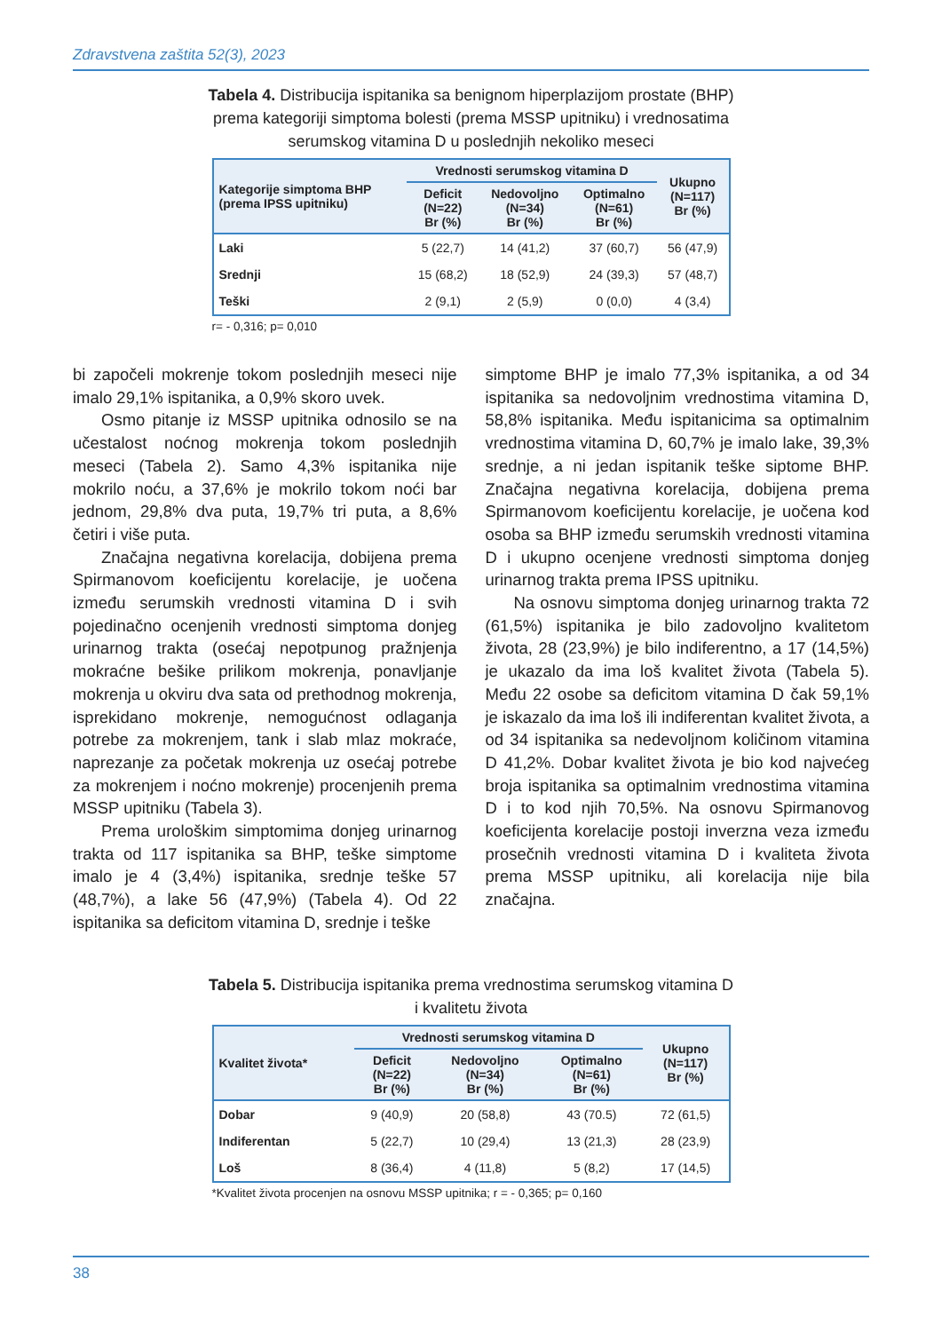Zdravstvena zaštita 52(3), 2023
Tabela 4. Distribucija ispitanika sa benignom hiperplazijom prostate (BHP) prema kategoriji simptoma bolesti (prema MSSP upitniku) i vrednosatima serumskog vitamina D u poslednjih nekoliko meseci
| Kategorije simptoma BHP (prema IPSS upitniku) | Vrednosti serumskog vitamina D | | | Ukupno (N=117) Br (%) |
| --- | --- | --- | --- | --- |
| | Deficit (N=22) Br (%) | Nedovoljno (N=34) Br (%) | Optimalno (N=61) Br (%) | |
| Laki | 5 (22,7) | 14 (41,2) | 37 (60,7) | 56 (47,9) |
| Srednji | 15 (68,2) | 18 (52,9) | 24 (39,3) | 57 (48,7) |
| Teški | 2 (9,1) | 2 (5,9) | 0 (0,0) | 4 (3,4) |
r= - 0,316; p= 0,010
bi započeli mokrenje tokom poslednjih meseci nije imalo 29,1% ispitanika, a 0,9% skoro uvek.
Osmo pitanje iz MSSP upitnika odnosilo se na učestalost noćnog mokrenja tokom poslednjih meseci (Tabela 2). Samo 4,3% ispitanika nije mokrilo noću, a 37,6% je mokrilo tokom noći bar jednom, 29,8% dva puta, 19,7% tri puta, a 8,6% četiri i više puta.
Značajna negativna korelacija, dobijena prema Spirmanovom koeficijentu korelacije, je uočena između serumskih vrednosti vitamina D i svih pojedinačno ocenjenih vrednosti simptoma donjeg urinarnog trakta (osećaj nepotpunog pražnjenja mokraćne bešike prilikom mokrenja, ponavljanje mokrenja u okviru dva sata od prethodnog mokrenja, isprekidano mokrenje, nemogućnost odlaganja potrebe za mokrenjem, tank i slab mlaz mokraće, naprezanje za početak mokrenja uz osećaj potrebe za mokrenjem i noćno mokrenje) procenjenih prema MSSP upitniku (Tabela 3).
Prema urološkim simptomima donjeg urinarnog trakta od 117 ispitanika sa BHP, teške simptome imalo je 4 (3,4%) ispitanika, srednje teške 57 (48,7%), a lake 56 (47,9%) (Tabela 4). Od 22 ispitanika sa deficitom vitamina D, srednje i teške
simptome BHP je imalo 77,3% ispitanika, a od 34 ispitanika sa nedovoljnim vrednostima vitamina D, 58,8% ispitanika. Među ispitanicima sa optimalnim vrednostima vitamina D, 60,7% je imalo lake, 39,3% srednje, a ni jedan ispitanik teške siptome BHP. Značajna negativna korelacija, dobijena prema Spirmanovom koeficijentu korelacije, je uočena kod osoba sa BHP između serumskih vrednosti vitamina D i ukupno ocenjene vrednosti simptoma donjeg urinarnog trakta prema IPSS upitniku.
Na osnovu simptoma donjeg urinarnog trakta 72 (61,5%) ispitanika je bilo zadovoljno kvalitetom života, 28 (23,9%) je bilo indiferentno, a 17 (14,5%) je ukazalo da ima loš kvalitet života (Tabela 5). Među 22 osobe sa deficitom vitamina D čak 59,1% je iskazalo da ima loš ili indiferentan kvalitet života, a od 34 ispitanika sa nedevoljnom količinom vitamina D 41,2%. Dobar kvalitet života je bio kod najvećeg broja ispitanika sa optimalnim vrednostima vitamina D i to kod njih 70,5%. Na osnovu Spirmanovog koeficijenta korelacije postoji inverzna veza između prosečnih vrednosti vitamina D i kvaliteta života prema MSSP upitniku, ali korelacija nije bila značajna.
Tabela 5. Distribucija ispitanika prema vrednostima serumskog vitamina D i kvalitetu života
| Kvalitet života* | Vrednosti serumskog vitamina D | | | Ukupno (N=117) Br (%) |
| --- | --- | --- | --- | --- |
| | Deficit (N=22) Br (%) | Nedovoljno (N=34) Br (%) | Optimalno (N=61) Br (%) | |
| Dobar | 9 (40,9) | 20 (58,8) | 43 (70.5) | 72 (61,5) |
| Indiferentan | 5 (22,7) | 10 (29,4) | 13 (21,3) | 28 (23,9) |
| Loš | 8 (36,4) | 4 (11,8) | 5 (8,2) | 17 (14,5) |
*Kvalitet života procenjen na osnovu MSSP upitnika; r = - 0,365; p= 0,160
38